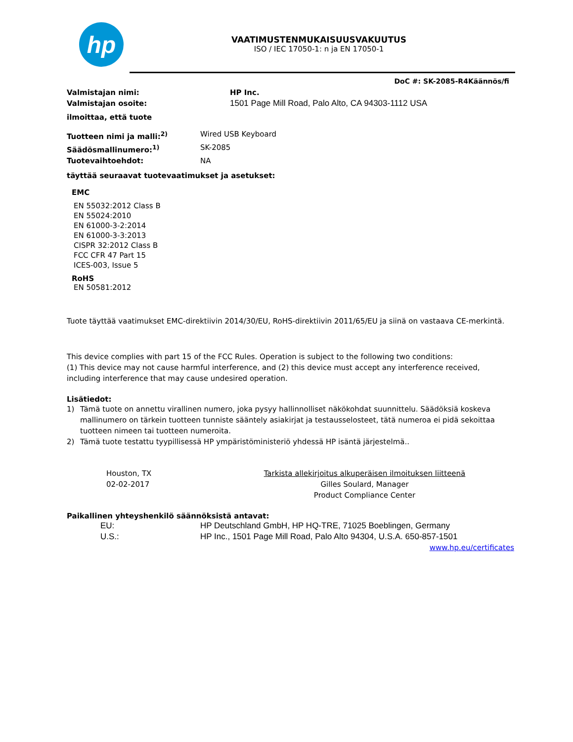hp
VAATIMUSTENMUKAISUUSVAKUUTUS
ISO / IEC 17050-1: n ja EN 17050-1
DoC #: SK-2085-R4Käännös/fi
Valmistajan nimi: HP Inc.
Valmistajan osoite: 1501 Page Mill Road, Palo Alto, CA 94303-1112 USA
ilmoittaa, että tuote
Tuotteen nimi ja malli:<sup>2)</sup> Wired USB Keyboard
Säädösmallinumero:<sup>1)</sup> SK-2085
Tuotevaihtoehdot: NA
täyttää seuraavat tuotevaatimukset ja asetukset:
EMC
EN 55032:2012 Class B
EN 55024:2010
EN 61000-3-2:2014
EN 61000-3-3:2013
CISPR 32:2012 Class B
FCC CFR 47 Part 15
ICES-003, Issue 5
RoHS
EN 50581:2012
Tuote täyttää vaatimukset EMC-direktiivin 2014/30/EU, RoHS-direktiivin 2011/65/EU ja siinä on vastaava CE-merkintä.
This device complies with part 15 of the FCC Rules. Operation is subject to the following two conditions:
(1) This device may not cause harmful interference, and (2) this device must accept any interference received, including interference that may cause undesired operation.
Lisätiedot:
1) Tämä tuote on annettu virallinen numero, joka pysyy hallinnolliset näkökohdat suunnittelu. Säädöksiä koskeva mallinumero on tärkein tuotteen tunniste sääntely asiakirjat ja testausselosteet, tätä numeroa ei pidä sekoittaa tuotteen nimeen tai tuotteen numeroita.
2) Tämä tuote testattu tyypillisessä HP ympäristöministeriö yhdessä HP isäntä järjestelmä..
Houston, TX
02-02-2017
Tarkista allekirjoitus alkuperäisen ilmoituksen liitteenä
Gilles Soulard, Manager
Product Compliance Center
Paikallinen yhteyshenkilö säännöksistä antavat:
EU: HP Deutschland GmbH, HP HQ-TRE, 71025 Boeblingen, Germany
U.S.: HP Inc., 1501 Page Mill Road, Palo Alto 94304, U.S.A. 650-857-1501
www.hp.eu/certificates